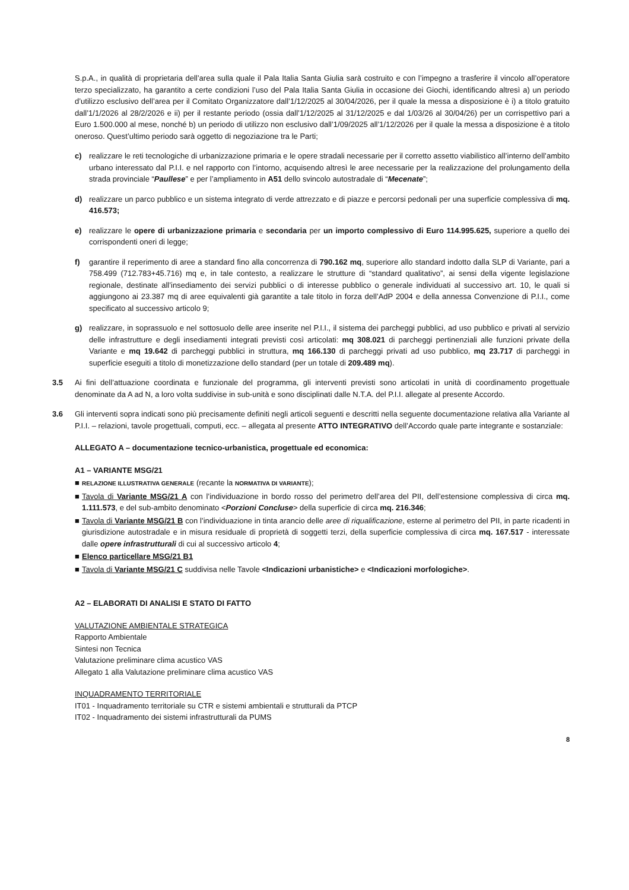S.p.A., in qualità di proprietaria dell’area sulla quale il Pala Italia Santa Giulia sarà costruito e con l’impegno a trasferire il vincolo all’operatore terzo specializzato, ha garantito a certe condizioni l’uso del Pala Italia Santa Giulia in occasione dei Giochi, identificando altresì a) un periodo d’utilizzo esclusivo dell’area per il Comitato Organizzatore dall’1/12/2025 al 30/04/2026, per il quale la messa a disposizione è i) a titolo gratuito dall’1/1/2026 al 28/2/2026 e ii) per il restante periodo (ossia dall’1/12/2025 al 31/12/2025 e dal 1/03/26 al 30/04/26) per un corrispettivo pari a Euro 1.500.000 al mese, nonché b) un periodo di utilizzo non esclusivo dall’1/09/2025 all’1/12/2026 per il quale la messa a disposizione è a titolo oneroso. Quest’ultimo periodo sarà oggetto di negoziazione tra le Parti;
c) realizzare le reti tecnologiche di urbanizzazione primaria e le opere stradali necessarie per il corretto assetto viabilistico all’interno dell’ambito urbano interessato dal P.I.I. e nel rapporto con l’intorno, acquisendo altresì le aree necessarie per la realizzazione del prolungamento della strada provinciale “Paullese” e per l’ampliamento in A51 dello svincolo autostradale di “Mecenate”;
d) realizzare un parco pubblico e un sistema integrato di verde attrezzato e di piazze e percorsi pedonali per una superficie complessiva di mq. 416.573;
e) realizzare le opere di urbanizzazione primaria e secondaria per un importo complessivo di Euro 114.995.625, superiore a quello dei corrispondenti oneri di legge;
f) garantire il reperimento di aree a standard fino alla concorrenza di 790.162 mq, superiore allo standard indotto dalla SLP di Variante, pari a 758.499 (712.783+45.716) mq e, in tale contesto, a realizzare le strutture di “standard qualitativo”, ai sensi della vigente legislazione regionale, destinate all’insediamento dei servizi pubblici o di interesse pubblico o generale individuati al successivo art. 10, le quali si aggiungono ai 23.387 mq di aree equivalenti già garantite a tale titolo in forza dell’AdP 2004 e della annessa Convenzione di P.I.I., come specificato al successivo articolo 9;
g) realizzare, in soprassuolo e nel sottosuolo delle aree inserite nel P.I.I., il sistema dei parcheggi pubblici, ad uso pubblico e privati al servizio delle infrastrutture e degli insediamenti integrati previsti così articolati: mq 308.021 di parcheggi pertinenziali alle funzioni private della Variante e mq 19.642 di parcheggi pubblici in struttura, mq 166.130 di parcheggi privati ad uso pubblico, mq 23.717 di parcheggi in superficie eseguiti a titolo di monetizzazione dello standard (per un totale di 209.489 mq).
3.5 Ai fini dell’attuazione coordinata e funzionale del programma, gli interventi previsti sono articolati in unità di coordinamento progettuale denominate da A ad N, a loro volta suddivise in sub-unità e sono disciplinati dalle N.T.A. del P.I.I. allegate al presente Accordo.
3.6 Gli interventi sopra indicati sono più precisamente definiti negli articoli seguenti e descritti nella seguente documentazione relativa alla Variante al P.I.I. – relazioni, tavole progettuali, computi, ecc. – allegata al presente ATTO INTEGRATIVO dell’Accordo quale parte integrante e sostanziale:
ALLEGATO A – documentazione tecnico-urbanistica, progettuale ed economica:
A1 – VARIANTE MSG/21
■
RELAZIONE ILLUSTRATIVA GENERALE (recante la NORMATIVA DI VARIANTE);
■ Tavola di Variante MSG/21 A con l’individuazione in bordo rosso del perimetro dell’area del PII, dell’estensione complessiva di circa mq. 1.111.573, e del sub-ambito denominato <Porzioni Concluse> della superficie di circa mq. 216.346;
■ Tavola di Variante MSG/21 B con l’individuazione in tinta arancio delle aree di riqualificazione, esterne al perimetro del PII, in parte ricadenti in giurisdizione autostradale e in misura residuale di proprietà di soggetti terzi, della superficie complessiva di circa mq. 167.517 - interessate dalle opere infrastrutturali di cui al successivo articolo 4;
■ Elenco particellare MSG/21 B1
■ Tavola di Variante MSG/21 C suddivisa nelle Tavole <Indicazioni urbanistiche> e <Indicazioni morfologiche>.
A2 – ELABORATI DI ANALISI E STATO DI FATTO
VALUTAZIONE AMBIENTALE STRATEGICA
Rapporto Ambientale
Sintesi non Tecnica
Valutazione preliminare clima acustico VAS
Allegato 1 alla Valutazione preliminare clima acustico VAS
INQUADRAMENTO TERRITORIALE
IT01 - Inquadramento territoriale su CTR e sistemi ambientali e strutturali da PTCP
IT02 - Inquadramento dei sistemi infrastrutturali da PUMS
8